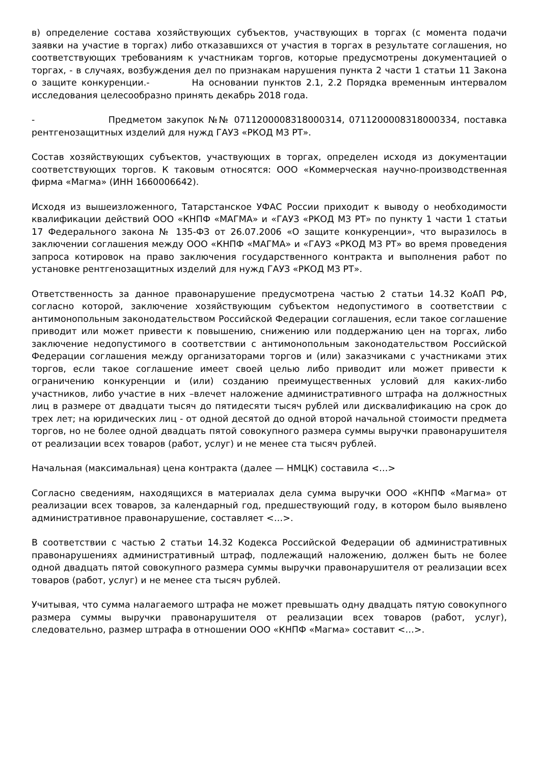в) определение состава хозяйствующих субъектов, участвующих в торгах (с момента подачи заявки на участие в торгах) либо отказавшихся от участия в торгах в результате соглашения, но соответствующих требованиям к участникам торгов, которые предусмотрены документацией о торгах, - в случаях, возбуждения дел по признакам нарушения пункта 2 части 1 статьи 11 Закона о защите конкуренции.- На основании пунктов 2.1, 2.2 Порядка временным интервалом исследования целесообразно принять декабрь 2018 года.
- Предметом закупок №№ 0711200008318000314, 0711200008318000334, поставка рентгенозащитных изделий для нужд ГАУЗ «РКОД МЗ РТ».
Состав хозяйствующих субъектов, участвующих в торгах, определен исходя из документации соответствующих торгов. К таковым относятся: ООО «Коммерческая научно-производственная фирма «Магма» (ИНН 1660006642).
Исходя из вышеизложенного, Татарстанское УФАС России приходит к выводу о необходимости квалификации действий ООО «КНПФ «МАГМА» и «ГАУЗ «РКОД МЗ РТ» по пункту 1 части 1 статьи 17 Федерального закона № 135-ФЗ от 26.07.2006 «О защите конкуренции», что выразилось в заключении соглашения между ООО «КНПФ «МАГМА» и «ГАУЗ «РКОД МЗ РТ» во время проведения запроса котировок на право заключения государственного контракта и выполнения работ по установке рентгенозащитных изделий для нужд ГАУЗ «РКОД МЗ РТ».
Ответственность за данное правонарушение предусмотрена частью 2 статьи 14.32 КоАП РФ, согласно которой, заключение хозяйствующим субъектом недопустимого в соответствии с антимонопольным законодательством Российской Федерации соглашения, если такое соглашение приводит или может привести к повышению, снижению или поддержанию цен на торгах, либо заключение недопустимого в соответствии с антимонопольным законодательством Российской Федерации соглашения между организаторами торгов и (или) заказчиками с участниками этих торгов, если такое соглашение имеет своей целью либо приводит или может привести к ограничению конкуренции и (или) созданию преимущественных условий для каких-либо участников, либо участие в них –влечет наложение административного штрафа на должностных лиц в размере от двадцати тысяч до пятидесяти тысяч рублей или дисквалификацию на срок до трех лет; на юридических лиц - от одной десятой до одной второй начальной стоимости предмета торгов, но не более одной двадцать пятой совокупного размера суммы выручки правонарушителя от реализации всех товаров (работ, услуг) и не менее ста тысяч рублей.
Начальная (максимальная) цена контракта (далее — НМЦК) составила <…>
Согласно сведениям, находящихся в материалах дела сумма выручки ООО «КНПФ «Магма» от реализации всех товаров, за календарный год, предшествующий году, в котором было выявлено административное правонарушение, составляет <…>.
В соответствии с частью 2 статьи 14.32 Кодекса Российской Федерации об административных правонарушениях административный штраф, подлежащий наложению, должен быть не более одной двадцать пятой совокупного размера суммы выручки правонарушителя от реализации всех товаров (работ, услуг) и не менее ста тысяч рублей.
Учитывая, что сумма налагаемого штрафа не может превышать одну двадцать пятую совокупного размера суммы выручки правонарушителя от реализации всех товаров (работ, услуг), следовательно, размер штрафа в отношении ООО «КНПФ «Магма» составит <…>.